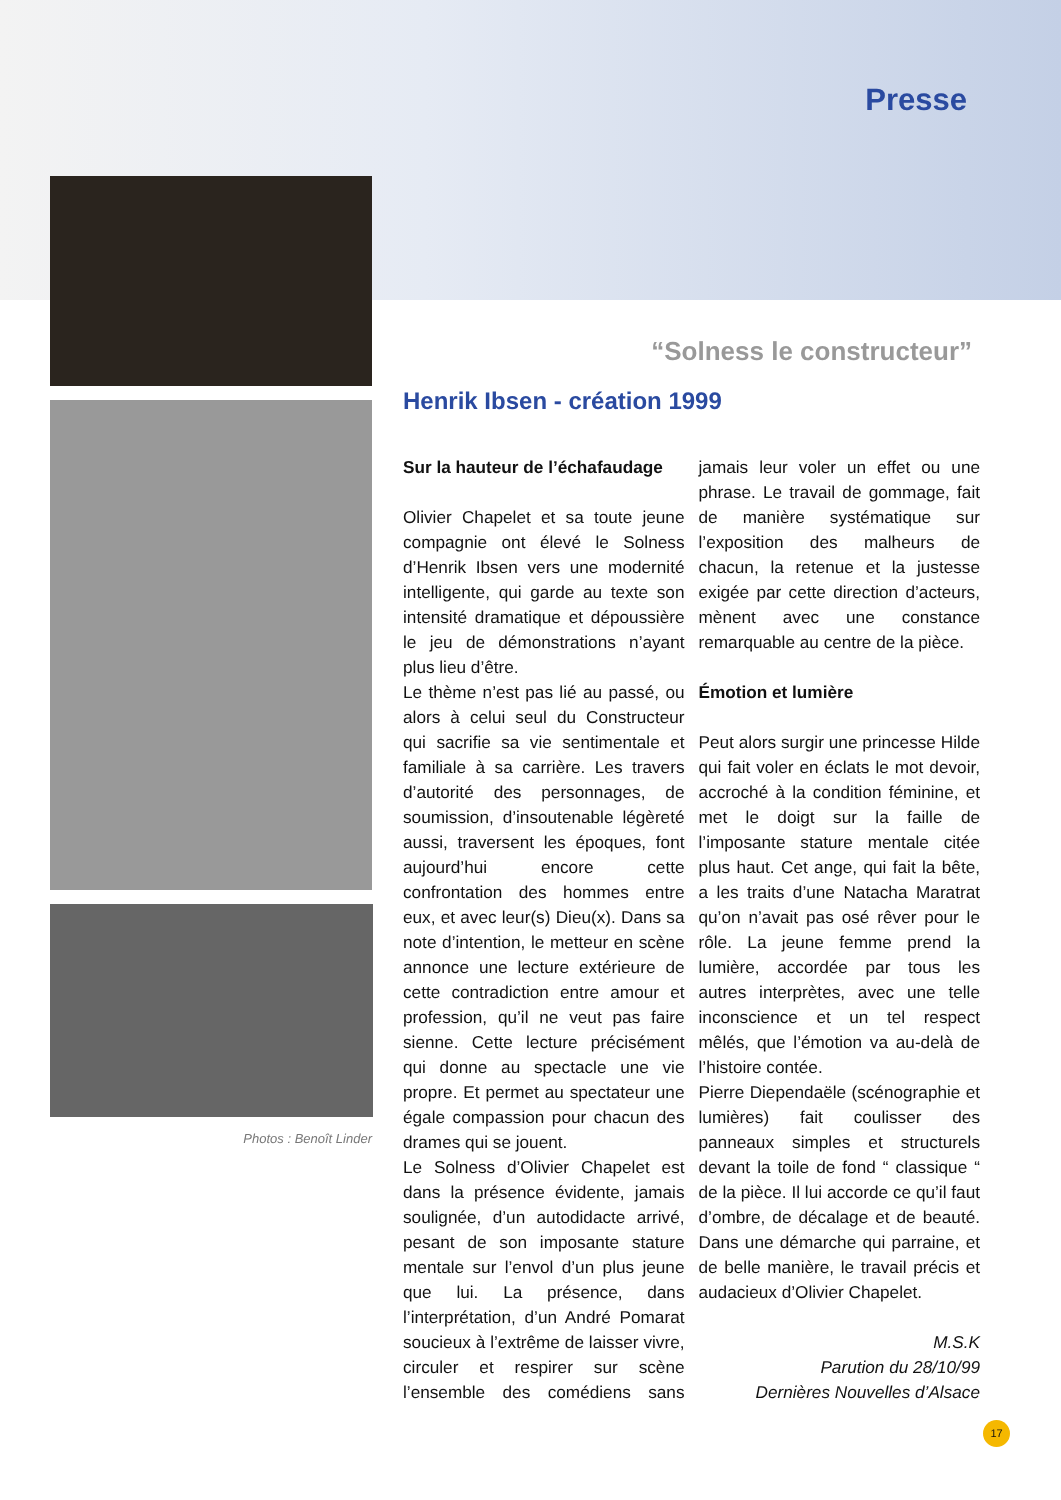Presse
Photos : Benoît Linder
“Solness le constructeur”
Henrik Ibsen - création 1999
Sur la hauteur de l’échafaudage
Olivier Chapelet et sa toute jeune compagnie ont élevé le Solness d’Henrik Ibsen vers une modernité intelligente, qui garde au texte son intensité dramatique et dépoussière le jeu de démonstrations n’ayant plus lieu d’être.
Le thème n’est pas lié au passé, ou alors à celui seul du Constructeur qui sacrifie sa vie sentimentale et familiale à sa carrière. Les travers d’autorité des personnages, de soumission, d’insoutenable légèreté aussi, traversent les époques, font aujourd’hui encore cette confrontation des hommes entre eux, et avec leur(s) Dieu(x). Dans sa note d’intention, le metteur en scène annonce une lecture extérieure de cette contradiction entre amour et profession, qu’il ne veut pas faire sienne. Cette lecture précisément qui donne au spectacle une vie propre. Et permet au spectateur une égale compassion pour chacun des drames qui se jouent.
Le Solness d’Olivier Chapelet est dans la présence évidente, jamais soulignée, d’un autodidacte arrivé, pesant de son imposante stature mentale sur l’envol d’un plus jeune que lui. La présence, dans l’interprétation, d’un André Pomarat soucieux à l’extrême de laisser vivre, circuler et respirer sur scène l’ensemble des comédiens sans jamais leur voler un effet ou une phrase. Le travail de gommage, fait de manière systématique sur l’exposition des malheurs de chacun, la retenue et la justesse exigée par cette direction d’acteurs, mènent avec une constance remarquable au centre de la pièce.
Émotion et lumière
Peut alors surgir une princesse Hilde qui fait voler en éclats le mot devoir, accroché à la condition féminine, et met le doigt sur la faille de l’imposante stature mentale citée plus haut. Cet ange, qui fait la bête, a les traits d’une Natacha Maratrat qu’on n’avait pas osé rêver pour le rôle. La jeune femme prend la lumière, accordée par tous les autres interprètes, avec une telle inconscience et un tel respect mêlés, que l’émotion va au-delà de l’histoire contée.
Pierre Diependaële (scénographie et lumières) fait coulisser des panneaux simples et structurels devant la toile de fond “ classique “ de la pièce. Il lui accorde ce qu’il faut d’ombre, de décalage et de beauté. Dans une démarche qui parraine, et de belle manière, le travail précis et audacieux d’Olivier Chapelet.
M.S.K
Parution du 28/10/99
Dernières Nouvelles d’Alsace
17